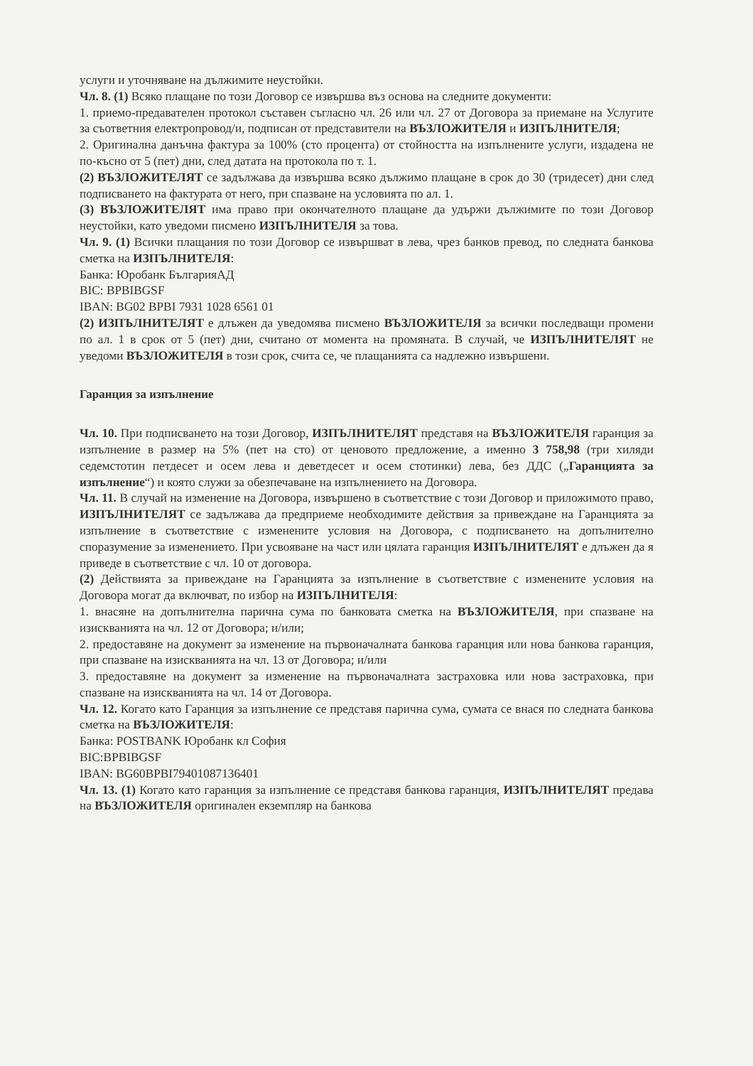услуги и уточняване на дължимите неустойки.
Чл. 8. (1) Всяко плащане по този Договор се извършва въз основа на следните документи:
1. приемо-предавателен протокол съставен съгласно чл. 26 или чл. 27 от Договора за приемане на Услугите за съответния електропровод/и, подписан от представители на ВЪЗЛОЖИТЕЛЯ и ИЗПЪЛНИТЕЛЯ;
2. Оригинална данъчна фактура за 100% (сто процента) от стойността на изпълнените услуги, издадена не по-късно от 5 (пет) дни, след датата на протокола по т. 1.
(2) ВЪЗЛОЖИТЕЛЯТ се задължава да извършва всяко дължимо плащане в срок до 30 (тридесет) дни след подписването на фактурата от него, при спазване на условията по ал. 1.
(3) ВЪЗЛОЖИТЕЛЯТ има право при окончателното плащане да удържи дължимите по този Договор неустойки, като уведоми писмено ИЗПЪЛНИТЕЛЯ за това.
Чл. 9. (1) Всички плащания по този Договор се извършват в лева, чрез банков превод, по следната банкова сметка на ИЗПЪЛНИТЕЛЯ:
Банка: Юробанк БългарияАД
BIC: BPBIBGSF
IBAN: BG02 BPBI 7931 1028 6561 01
(2) ИЗПЪЛНИТЕЛЯТ е длъжен да уведомява писмено ВЪЗЛОЖИТЕЛЯ за всички последващи промени по ал. 1 в срок от 5 (пет) дни, считано от момента на промяната. В случай, че ИЗПЪЛНИТЕЛЯТ не уведоми ВЪЗЛОЖИТЕЛЯ в този срок, счита се, че плащанията са надлежно извършени.
Гаранция за изпълнение
Чл. 10. При подписването на този Договор, ИЗПЪЛНИТЕЛЯТ представя на ВЪЗЛОЖИТЕЛЯ гаранция за изпълнение в размер на 5% (пет на сто) от ценовото предложение, а именно 3 758,98 (три хиляди седемстотин петдесет и осем лева и деветдесет и осем стотинки) лева, без ДДС („Гаранцията за изпълнение“) и която служи за обезпечаване на изпълнението на Договора.
Чл. 11. В случай на изменение на Договора, извършено в съответствие с този Договор и приложимото право, ИЗПЪЛНИТЕЛЯТ се задължава да предприеме необходимите действия за привеждане на Гаранцията за изпълнение в съответствие с изменените условия на Договора, с подписването на допълнително споразумение за изменението. При усвояване на част или цялата гаранция ИЗПЪЛНИТЕЛЯТ е длъжен да я приведе в съответствие с чл. 10 от договора.
(2) Действията за привеждане на Гаранцията за изпълнение в съответствие с изменените условия на Договора могат да включват, по избор на ИЗПЪЛНИТЕЛЯ:
1. внасяне на допълнителна парична сума по банковата сметка на ВЪЗЛОЖИТЕЛЯ, при спазване на изискванията на чл. 12 от Договора; и/или;
2. предоставяне на документ за изменение на първоначалната банкова гаранция или нова банкова гаранция, при спазване на изискванията на чл. 13 от Договора; и/или
3. предоставяне на документ за изменение на първоначалната застраховка или нова застраховка, при спазване на изискванията на чл. 14 от Договора.
Чл. 12. Когато като Гаранция за изпълнение се представя парична сума, сумата се внася по следната банкова сметка на ВЪЗЛОЖИТЕЛЯ:
Банка: POSTBANK Юробанк кл София
BIC:BPBIBGSF
IBAN: BG60BPBI79401087136401
Чл. 13. (1) Когато като гаранция за изпълнение се представя банкова гаранция, ИЗПЪЛНИТЕЛЯТ предава на ВЪЗЛОЖИТЕЛЯ оригинален екземпляр на банкова